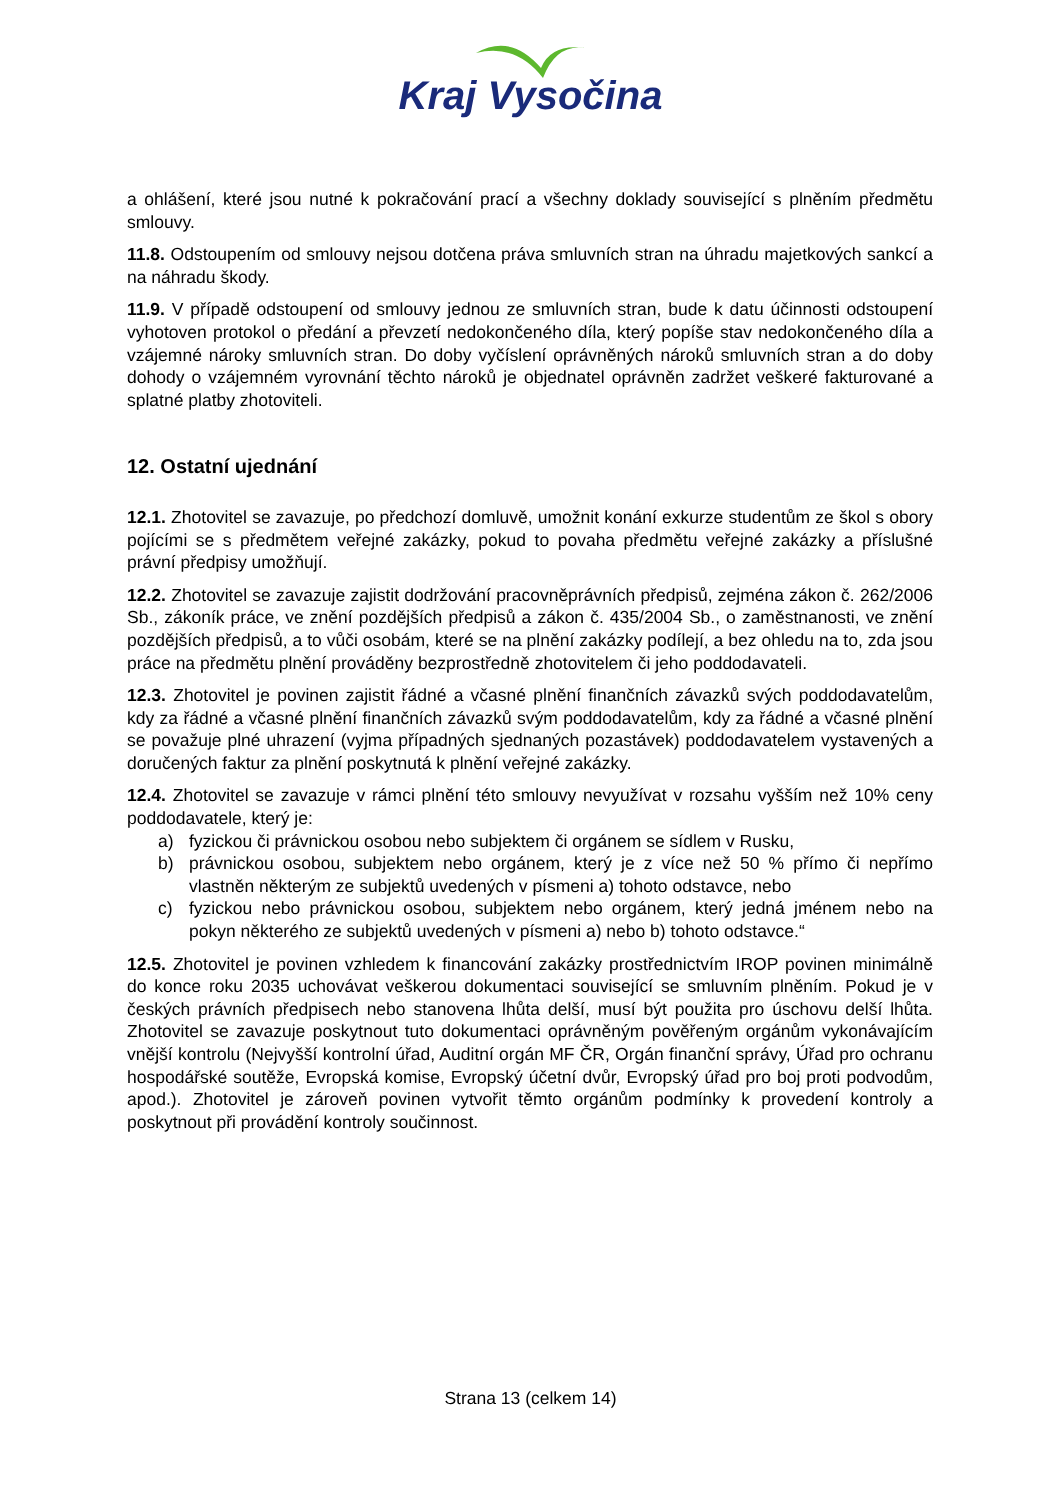Kraj Vysočina
a ohlášení, které jsou nutné k pokračování prací a všechny doklady související s plněním předmětu smlouvy.
11.8. Odstoupením od smlouvy nejsou dotčena práva smluvních stran na úhradu majetkových sankcí a na náhradu škody.
11.9. V případě odstoupení od smlouvy jednou ze smluvních stran, bude k datu účinnosti odstoupení vyhotoven protokol o předání a převzetí nedokončeného díla, který popíše stav nedokončeného díla a vzájemné nároky smluvních stran. Do doby vyčíslení oprávněných nároků smluvních stran a do doby dohody o vzájemném vyrovnání těchto nároků je objednatel oprávněn zadržet veškeré fakturované a splatné platby zhotoviteli.
12. Ostatní ujednání
12.1. Zhotovitel se zavazuje, po předchozí domluvě, umožnit konání exkurze studentům ze škol s obory pojícími se s předmětem veřejné zakázky, pokud to povaha předmětu veřejné zakázky a příslušné právní předpisy umožňují.
12.2. Zhotovitel se zavazuje zajistit dodržování pracovněprávních předpisů, zejména zákon č. 262/2006 Sb., zákoník práce, ve znění pozdějších předpisů a zákon č. 435/2004 Sb., o zaměstnanosti, ve znění pozdějších předpisů, a to vůči osobám, které se na plnění zakázky podílejí, a bez ohledu na to, zda jsou práce na předmětu plnění prováděny bezprostředně zhotovitelem či jeho poddodavateli.
12.3. Zhotovitel je povinen zajistit řádné a včasné plnění finančních závazků svých poddodavatelům, kdy za řádné a včasné plnění finančních závazků svým poddodavatelům, kdy za řádné a včasné plnění se považuje plné uhrazení (vyjma případných sjednaných pozastávek) poddodavatelem vystavených a doručených faktur za plnění poskytnutá k plnění veřejné zakázky.
12.4. Zhotovitel se zavazuje v rámci plnění této smlouvy nevyužívat v rozsahu vyšším než 10% ceny poddodavatele, který je:
a) fyzickou či právnickou osobou nebo subjektem či orgánem se sídlem v Rusku,
b) právnickou osobou, subjektem nebo orgánem, který je z více než 50 % přímo či nepřímo vlastněn některým ze subjektů uvedených v písmeni a) tohoto odstavce, nebo
c) fyzickou nebo právnickou osobou, subjektem nebo orgánem, který jedná jménem nebo na pokyn některého ze subjektů uvedených v písmeni a) nebo b) tohoto odstavce.“
12.5. Zhotovitel je povinen vzhledem k financování zakázky prostřednictvím IROP povinen minimálně do konce roku 2035 uchovávat veškerou dokumentaci související se smluvním plněním. Pokud je v českých právních předpisech nebo stanovena lhůta delší, musí být použita pro úschovu delší lhůta. Zhotovitel se zavazuje poskytnout tuto dokumentaci oprávněným pověřeným orgánům vykonávajícím vnější kontrolu (Nejvyšší kontrolní úřad, Auditní orgán MF ČR, Orgán finanční správy, Úřad pro ochranu hospodářské soutěže, Evropská komise, Evropský účetní dvůr, Evropský úřad pro boj proti podvodům, apod.). Zhotovitel je zároveň povinen vytvořit těmto orgánům podmínky k provedení kontroly a poskytnout při provádění kontroly součinnost.
Strana 13 (celkem 14)